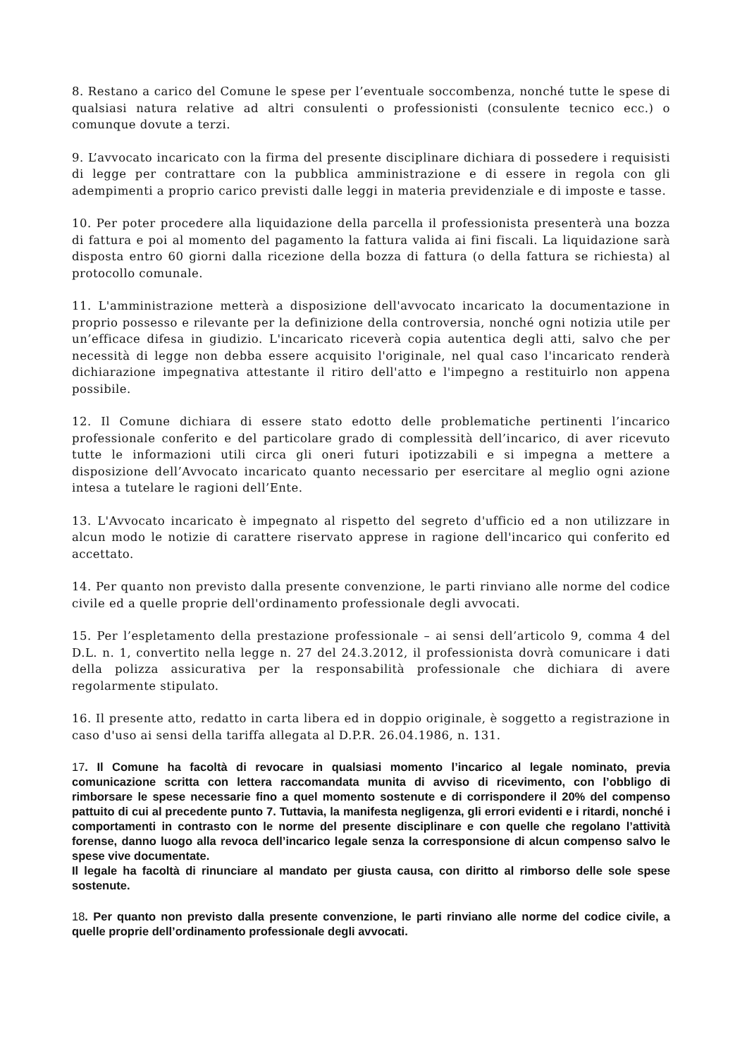8. Restano a carico del Comune le spese per l’eventuale soccombenza, nonché tutte le spese di qualsiasi natura relative ad altri consulenti o professionisti (consulente tecnico ecc.) o comunque dovute a terzi.
9. L’avvocato incaricato con la firma del presente disciplinare dichiara di possedere i requisisti di legge per contrattare con la pubblica amministrazione e di essere in regola con gli adempimenti a proprio carico previsti dalle leggi in materia previdenziale e di imposte e tasse.
10. Per poter procedere alla liquidazione della parcella il professionista presenterà una bozza di fattura e poi al momento del pagamento la fattura valida ai fini fiscali. La liquidazione sarà disposta entro 60 giorni dalla ricezione della bozza di fattura (o della fattura se richiesta) al protocollo comunale.
11. L'amministrazione metterà a disposizione dell'avvocato incaricato la documentazione in proprio possesso e rilevante per la definizione della controversia, nonché ogni notizia utile per un’efficace difesa in giudizio. L'incaricato riceverà copia autentica degli atti, salvo che per necessità di legge non debba essere acquisito l'originale, nel qual caso l'incaricato renderà dichiarazione impegnativa attestante il ritiro dell'atto e l'impegno a restituirlo non appena possibile.
12. Il Comune dichiara di essere stato edotto delle problematiche pertinenti l’incarico professionale conferito e del particolare grado di complessità dell’incarico, di aver ricevuto tutte le informazioni utili circa gli oneri futuri ipotizzabili e si impegna a mettere a disposizione dell’Avvocato incaricato quanto necessario per esercitare al meglio ogni azione intesa a tutelare le ragioni dell’Ente.
13. L'Avvocato incaricato è impegnato al rispetto del segreto d'ufficio ed a non utilizzare in alcun modo le notizie di carattere riservato apprese in ragione dell'incarico qui conferito ed accettato.
14. Per quanto non previsto dalla presente convenzione, le parti rinviano alle norme del codice civile ed a quelle proprie dell'ordinamento professionale degli avvocati.
15. Per l’espletamento della prestazione professionale – ai sensi dell’articolo 9, comma 4 del D.L. n. 1, convertito nella legge n. 27 del 24.3.2012, il professionista dovrà comunicare i dati della polizza assicurativa per la responsabilità professionale che dichiara di avere regolarmente stipulato.
16. Il presente atto, redatto in carta libera ed in doppio originale, è soggetto a registrazione in caso d'uso ai sensi della tariffa allegata al D.P.R. 26.04.1986, n. 131.
17. Il Comune ha facoltà di revocare in qualsiasi momento l’incarico al legale nominato, previa comunicazione scritta con lettera raccomandata munita di avviso di ricevimento, con l’obbligo di rimborsare le spese necessarie fino a quel momento sostenute e di corrispondere il 20% del compenso pattuito di cui al precedente punto 7. Tuttavia, la manifesta negligenza, gli errori evidenti e i ritardi, nonché i comportamenti in contrasto con le norme del presente disciplinare e con quelle che regolano l’attività forense, danno luogo alla revoca dell’incarico legale senza la corresponsione di alcun compenso salvo le spese vive documentate.
Il legale ha facoltà di rinunciare al mandato per giusta causa, con diritto al rimborso delle sole spese sostenute.
18. Per quanto non previsto dalla presente convenzione, le parti rinviano alle norme del codice civile, a quelle proprie dell’ordinamento professionale degli avvocati.